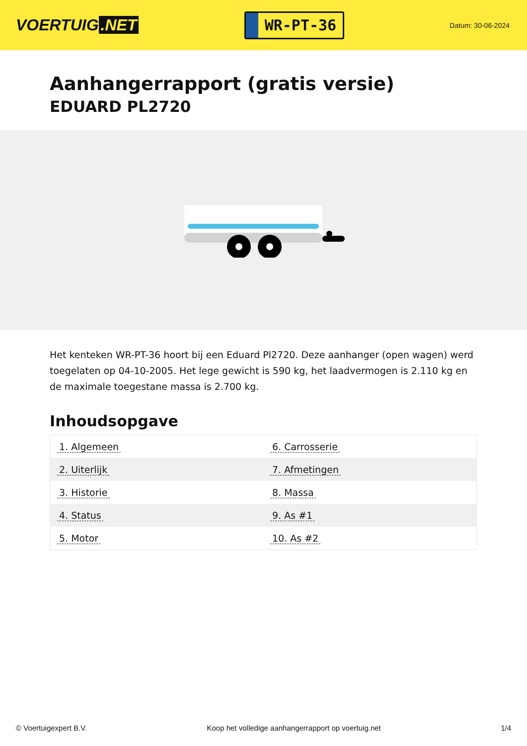VOERTUIG.NET
WR-PT-36
Datum: 30-06-2024
Aanhangerrapport (gratis versie)
EDUARD PL2720
Het kenteken WR-PT-36 hoort bij een Eduard Pl2720. Deze aanhanger (open wagen) werd toegelaten op 04-10-2005. Het lege gewicht is 590 kg, het laadvermogen is 2.110 kg en de maximale toegestane massa is 2.700 kg.
Inhoudsopgave
| 1. Algemeen | 6. Carrosserie |
| 2. Uiterlijk | 7. Afmetingen |
| 3. Historie | 8. Massa |
| 4. Status | 9. As #1 |
| 5. Motor | 10. As #2 |
© Voertuigexpert B.V. Koop het volledige aanhangerrapport op voertuig.net 1/4